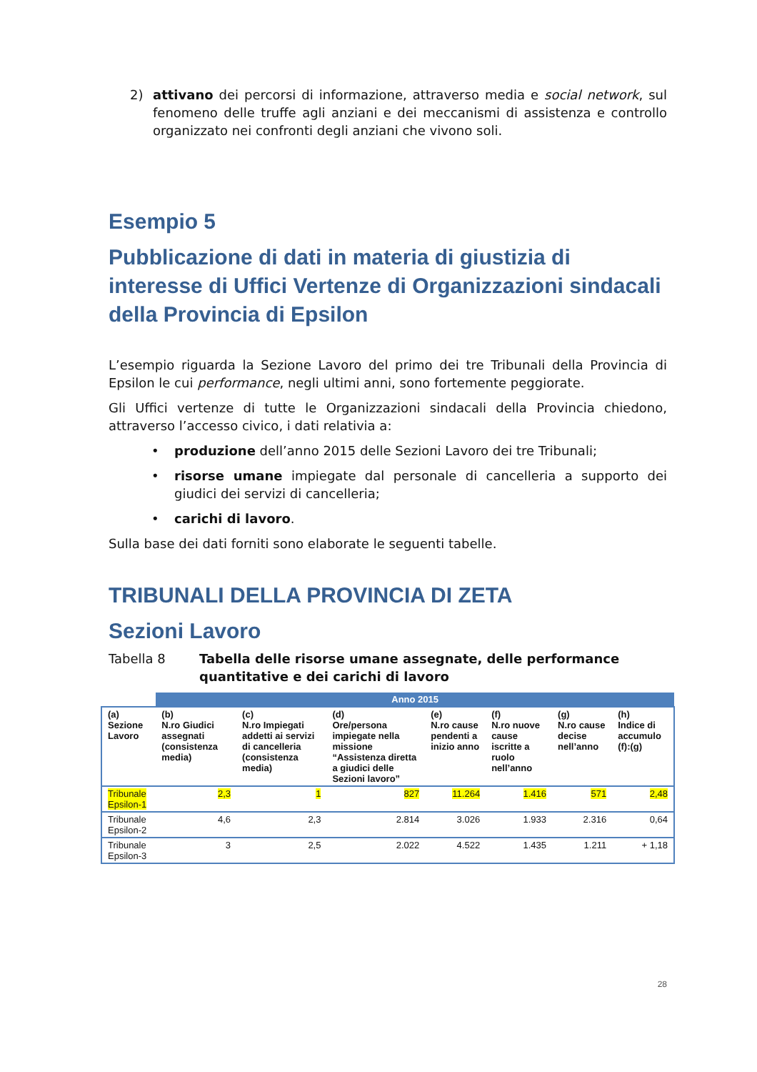2) attivano dei percorsi di informazione, attraverso media e social network, sul fenomeno delle truffe agli anziani e dei meccanismi di assistenza e controllo organizzato nei confronti degli anziani che vivono soli.
Esempio 5
Pubblicazione di dati in materia di giustizia di interesse di Uffici Vertenze di Organizzazioni sindacali della Provincia di Epsilon
L’esempio riguarda la Sezione Lavoro del primo dei tre Tribunali della Provincia di Epsilon le cui performance, negli ultimi anni, sono fortemente peggiorate.
Gli Uffici vertenze di tutte le Organizzazioni sindacali della Provincia chiedono, attraverso l’accesso civico, i dati relativia a:
• produzione dell’anno 2015 delle Sezioni Lavoro dei tre Tribunali;
• risorse umane impiegate dal personale di cancelleria a supporto dei giudici dei servizi di cancelleria;
• carichi di lavoro.
Sulla base dei dati forniti sono elaborate le seguenti tabelle.
TRIBUNALI DELLA PROVINCIA DI ZETA
Sezioni Lavoro
Tabella 8 Tabella delle risorse umane assegnate, delle performance quantitative e dei carichi di lavoro
| | Anno 2015 | | | | | | |
| (a) Sezione Lavoro | (b) N.ro Giudici assegnati (consistenza media) | (c) N.ro Impiegati addetti ai servizi di cancelleria (consistenza media) | (d) Ore/persona impiegate nella missione “Assistenza diretta a giudici delle Sezioni lavoro” | (e) N.ro cause pendenti a inizio anno | (f) N.ro nuove cause iscritte a ruolo nell’anno | (g) N.ro cause decise nell’anno | (h) Indice di accumulo (f):(g) |
| Tribunale Epsilon-1 | 2,3 | 1 | 827 | 11.264 | 1.416 | 571 | 2,48 |
| Tribunale Epsilon-2 | 4,6 | 2,3 | 2.814 | 3.026 | 1.933 | 2.316 | 0,64 |
| Tribunale Epsilon-3 | 3 | 2,5 | 2.022 | 4.522 | 1.435 | 1.211 | + 1,18 |
28